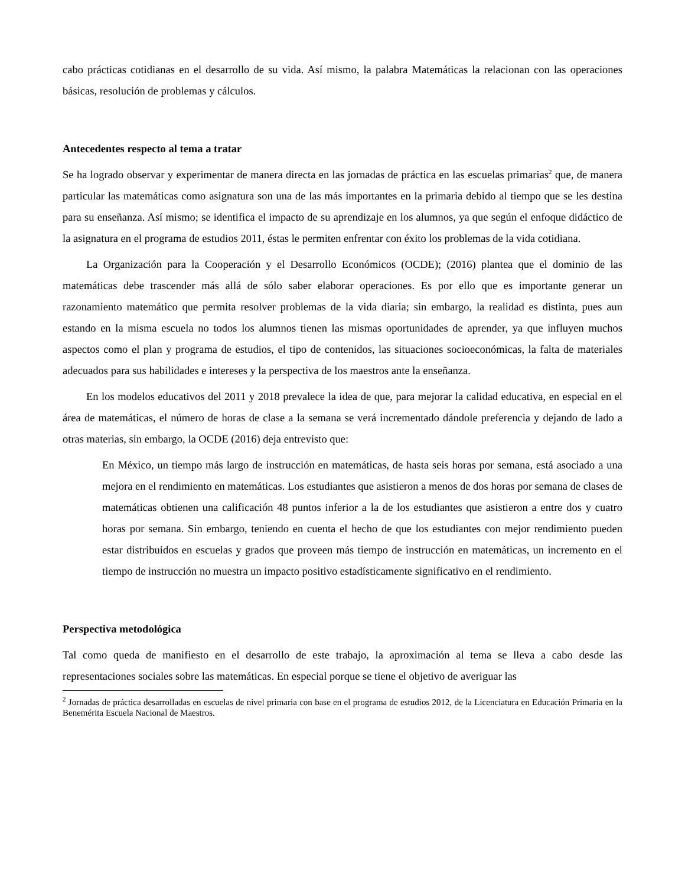cabo prácticas cotidianas en el desarrollo de su vida. Así mismo, la palabra Matemáticas la relacionan con las operaciones básicas, resolución de problemas y cálculos.
Antecedentes respecto al tema a tratar
Se ha logrado observar y experimentar de manera directa en las jornadas de práctica en las escuelas primarias<sup>2</sup> que, de manera particular las matemáticas como asignatura son una de las más importantes en la primaria debido al tiempo que se les destina para su enseñanza. Así mismo; se identifica el impacto de su aprendizaje en los alumnos, ya que según el enfoque didáctico de la asignatura en el programa de estudios 2011, éstas le permiten enfrentar con éxito los problemas de la vida cotidiana.
La Organización para la Cooperación y el Desarrollo Económicos (OCDE); (2016) plantea que el dominio de las matemáticas debe trascender más allá de sólo saber elaborar operaciones. Es por ello que es importante generar un razonamiento matemático que permita resolver problemas de la vida diaria; sin embargo, la realidad es distinta, pues aun estando en la misma escuela no todos los alumnos tienen las mismas oportunidades de aprender, ya que influyen muchos aspectos como el plan y programa de estudios, el tipo de contenidos, las situaciones socioeconómicas, la falta de materiales adecuados para sus habilidades e intereses y la perspectiva de los maestros ante la enseñanza.
En los modelos educativos del 2011 y 2018 prevalece la idea de que, para mejorar la calidad educativa, en especial en el área de matemáticas, el número de horas de clase a la semana se verá incrementado dándole preferencia y dejando de lado a otras materias, sin embargo, la OCDE (2016) deja entrevisto que:
En México, un tiempo más largo de instrucción en matemáticas, de hasta seis horas por semana, está asociado a una mejora en el rendimiento en matemáticas. Los estudiantes que asistieron a menos de dos horas por semana de clases de matemáticas obtienen una calificación 48 puntos inferior a la de los estudiantes que asistieron a entre dos y cuatro horas por semana. Sin embargo, teniendo en cuenta el hecho de que los estudiantes con mejor rendimiento pueden estar distribuidos en escuelas y grados que proveen más tiempo de instrucción en matemáticas, un incremento en el tiempo de instrucción no muestra un impacto positivo estadísticamente significativo en el rendimiento.
Perspectiva metodológica
Tal como queda de manifiesto en el desarrollo de este trabajo, la aproximación al tema se lleva a cabo desde las representaciones sociales sobre las matemáticas. En especial porque se tiene el objetivo de averiguar las
<sup>2</sup> Jornadas de práctica desarrolladas en escuelas de nivel primaria con base en el programa de estudios 2012, de la Licenciatura en Educación Primaria en la Benemérita Escuela Nacional de Maestros.